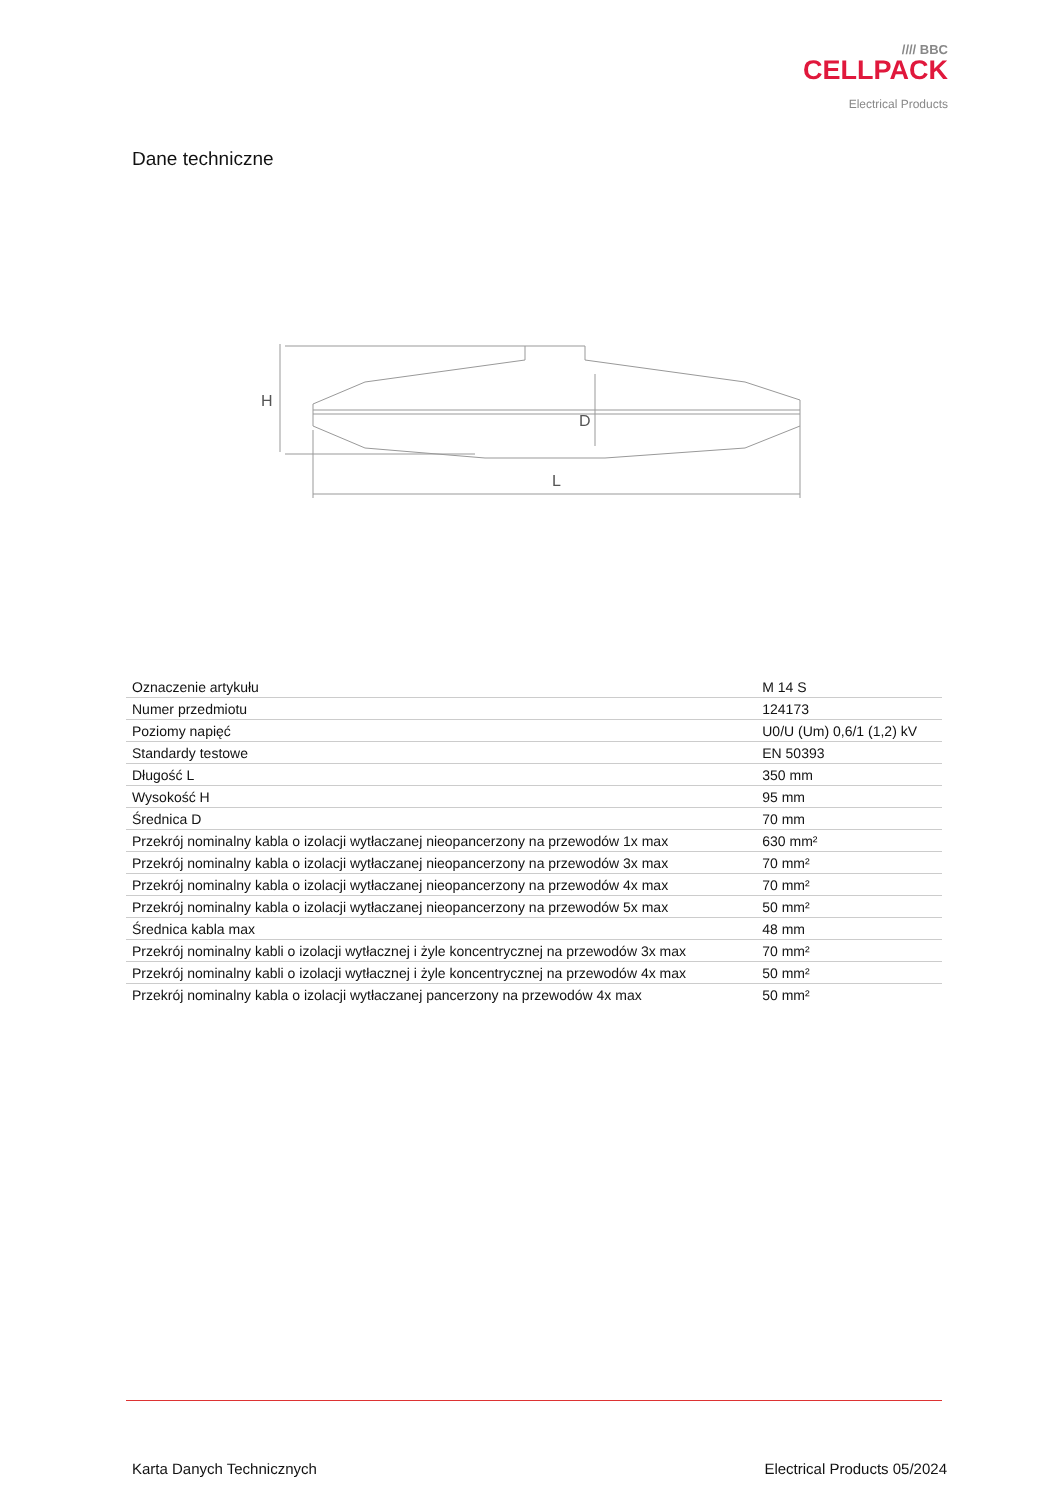//// BBC
CELLPACK
Electrical Products
Dane techniczne
H
D
L
| Oznaczenie artykułu | M 14 S |
| Numer przedmiotu | 124173 |
| Poziomy napięć | U0/U (Um) 0,6/1 (1,2) kV |
| Standardy testowe | EN 50393 |
| Długość L | 350 mm |
| Wysokość H | 95 mm |
| Średnica D | 70 mm |
| Przekrój nominalny kabla o izolacji wytłaczanej nieopancerzony na przewodów 1x max | 630 mm² |
| Przekrój nominalny kabla o izolacji wytłaczanej nieopancerzony na przewodów 3x max | 70 mm² |
| Przekrój nominalny kabla o izolacji wytłaczanej nieopancerzony na przewodów 4x max | 70 mm² |
| Przekrój nominalny kabla o izolacji wytłaczanej nieopancerzony na przewodów 5x max | 50 mm² |
| Średnica kabla max | 48 mm |
| Przekrój nominalny kabli o izolacji wytłacznej i żyle koncentrycznej na przewodów 3x max | 70 mm² |
| Przekrój nominalny kabli o izolacji wytłacznej i żyle koncentrycznej na przewodów 4x max | 50 mm² |
| Przekrój nominalny kabla o izolacji wytłaczanej pancerzony na przewodów 4x max | 50 mm² |
Karta Danych Technicznych Electrical Products 05/2024